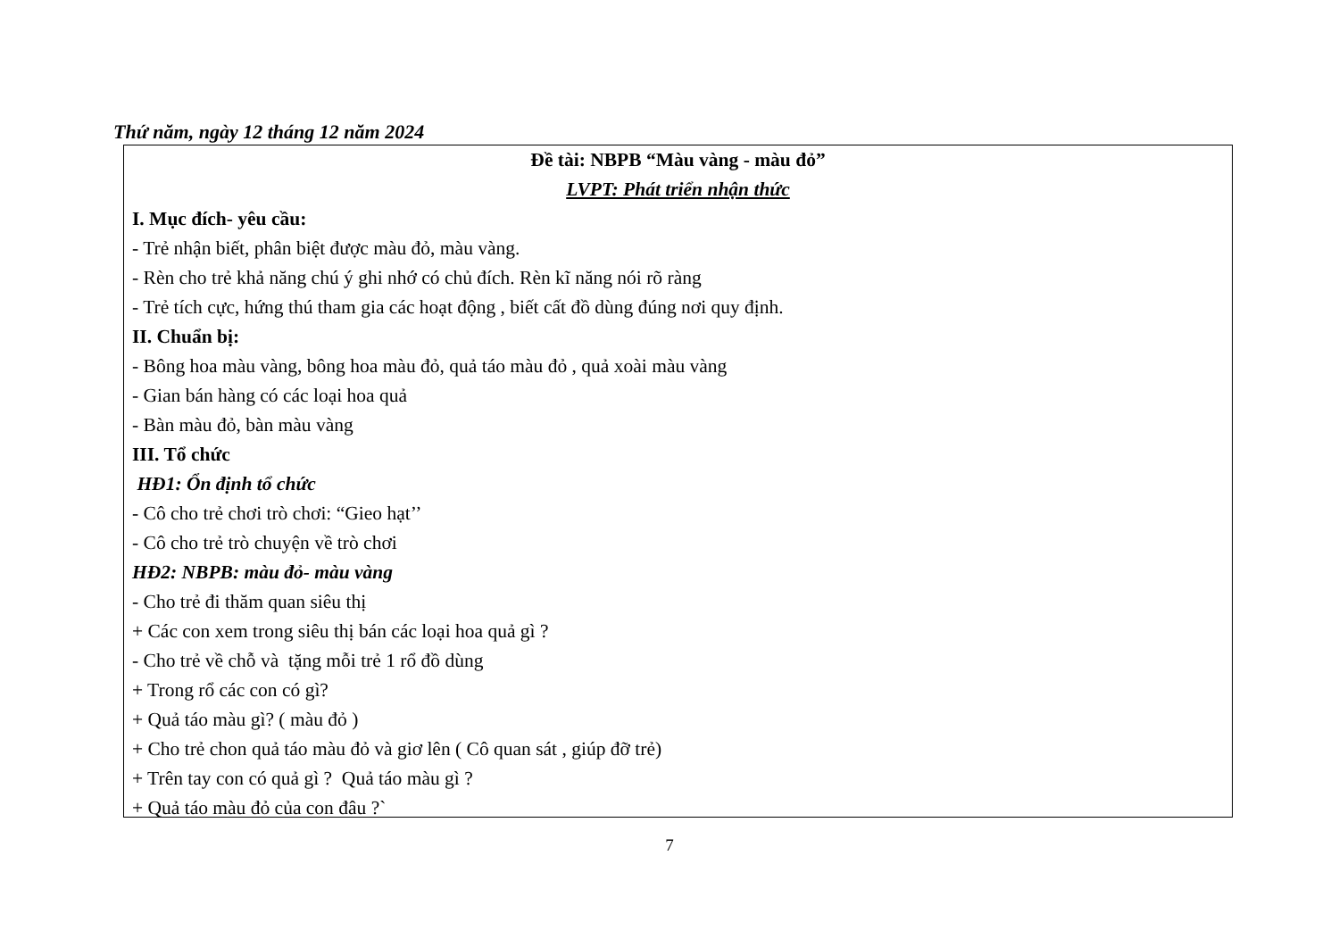Thứ năm, ngày 12 tháng 12 năm 2024
Đề tài: NBPB “Màu vàng - màu đỏ”
LVPT: Phát triển nhận thức
I. Mục đích- yêu cầu:
- Trẻ nhận biết, phân biệt được màu đỏ, màu vàng.
- Rèn cho trẻ khả năng chú ý ghi nhớ có chủ đích. Rèn kĩ năng nói rõ ràng
- Trẻ tích cực, hứng thú tham gia các hoạt động , biết cất đồ dùng đúng nơi quy định.
II. Chuẩn bị:
- Bông hoa màu vàng, bông hoa màu đỏ, quả táo màu đỏ , quả xoài màu vàng
- Gian bán hàng có các loại hoa quả
- Bàn màu đỏ, bàn màu vàng
III. Tổ chức
HĐ1: Ổn định tổ chức
- Cô cho trẻ chơi trò chơi: “Gieo hạt’’
- Cô cho trẻ trò chuyện về trò chơi
HĐ2: NBPB: màu đỏ- màu vàng
- Cho trẻ đi thăm quan siêu thị
+ Các con xem trong siêu thị bán các loại hoa quả gì ?
- Cho trẻ về chỗ và tặng mỗi trẻ 1 rổ đồ dùng
+ Trong rổ các con có gì?
+ Quả táo màu gì? ( màu đỏ )
+ Cho trẻ chon quả táo màu đỏ và giơ lên ( Cô quan sát , giúp đỡ trẻ)
+ Trên tay con có quả gì ? Quả táo màu gì ?
+ Quả táo màu đỏ của con đâu ?`
7